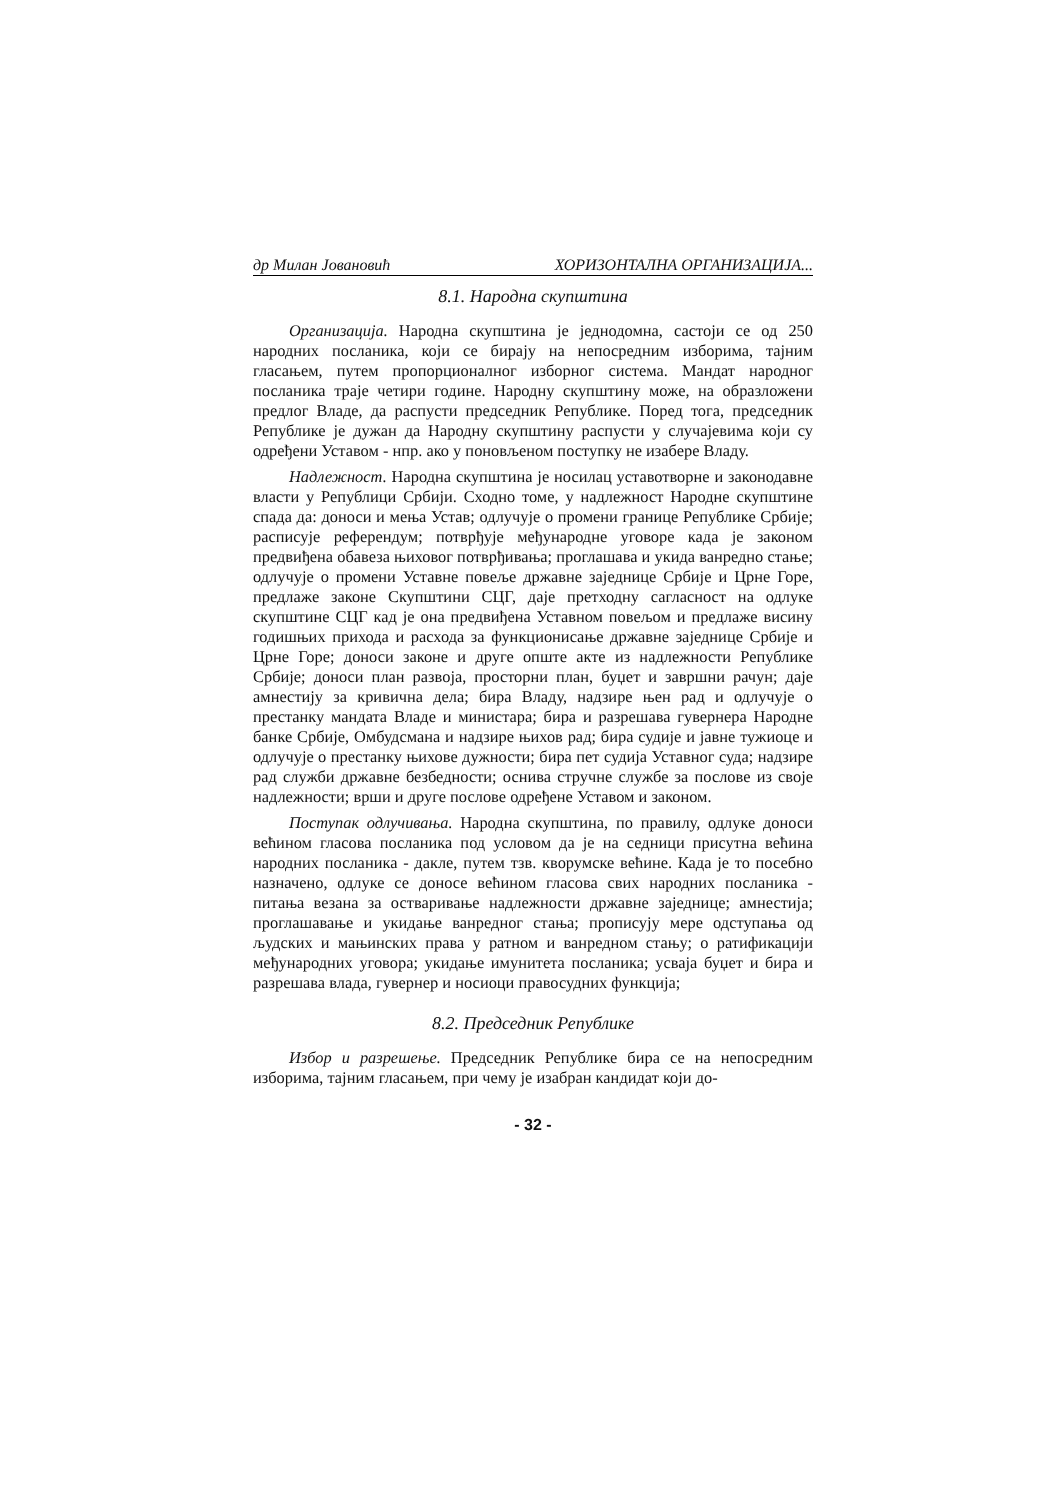др Милан Јовановић ХОРИЗОНТАЛНА ОРГАНИЗАЦИЈА...
8.1. Народна скупштина
Организација. Народна скупштина је једнодомна, састоји се од 250 народних посланика, који се бирају на непосредним изборима, тајним гласањем, путем пропорционалног изборног система. Мандат народног посланика траје четири године. Народну скупштину може, на образложени предлог Владе, да распусти председник Републике. Поред тога, председник Републике је дужан да Народну скупштину распусти у случајевима који су одређени Уставом - нпр. ако у поновљеном поступку не изабере Владу.
Надлежност. Народна скупштина је носилац уставотворне и законодавне власти у Републици Србији. Сходно томе, у надлежност Народне скупштине спада да: доноси и мења Устав; одлучује о промени границе Републике Србије; расписује референдум; потврђује међународне уговоре када је законом предвиђена обавеза њиховог потврђивања; проглашава и укида ванредно стање; одлучује о промени Уставне повеље државне заједнице Србије и Црне Горе, предлаже законе Скупштини СЦГ, даје претходну сагласност на одлуке скупштине СЦГ кад је она предвиђена Уставном повељом и предлаже висину годишњих прихода и расхода за функционисање државне заједнице Србије и Црне Горе; доноси законе и друге опште акте из надлежности Републике Србије; доноси план развоја, просторни план, буџет и завршни рачун; даје амнестију за кривична дела; бира Владу, надзире њен рад и одлучује о престанку мандата Владе и министара; бира и разрешава гувернера Народне банке Србије, Омбудсмана и надзире њихов рад; бира судије и јавне тужиоце и одлучује о престанку њихове дужности; бира пет судија Уставног суда; надзире рад служби државне безбедности; оснива стручне службе за послове из своје надлежности; врши и друге послове одређене Уставом и законом.
Поступак одлучивања. Народна скупштина, по правилу, одлуке доноси већином гласова посланика под условом да је на седници присутна већина народних посланика - дакле, путем тзв. кворумске већине. Када је то посебно назначено, одлуке се доносе већином гласова свих народних посланика - питања везана за остваривање надлежности државне заједнице; амнестија; проглашавање и укидање ванредног стања; прописују мере одступања од људских и мањинских права у ратном и ванредном стању; о ратификацији међународних уговора; укидање имунитета посланика; усваја буџет и бира и разрешава влада, гувернер и носиоци правосудних функција;
8.2. Председник Републике
Избор и разрешење. Председник Републике бира се на непосредним изборима, тајним гласањем, при чему је изабран кандидат који до-
- 32 -